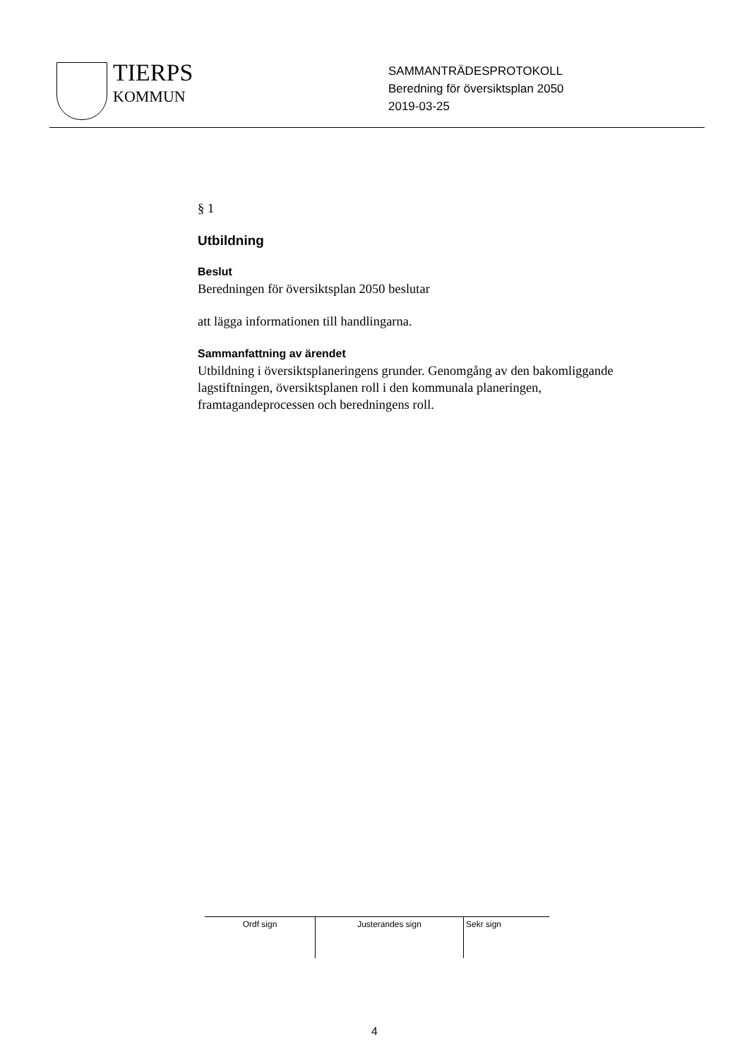TIERPS
KOMMUN
SAMMANTRÄDESPROTOKOLL
Beredning för översiktsplan 2050
2019-03-25
§ 1
Utbildning
Beslut
Beredningen för översiktsplan 2050 beslutar
att lägga informationen till handlingarna.
Sammanfattning av ärendet
Utbildning i översiktsplaneringens grunder. Genomgång av den bakomliggande lagstiftningen, översiktsplanen roll i den kommunala planeringen, framtagandeprocessen och beredningens roll.
| Ordf sign | Justerandes sign | Sekr sign |
4